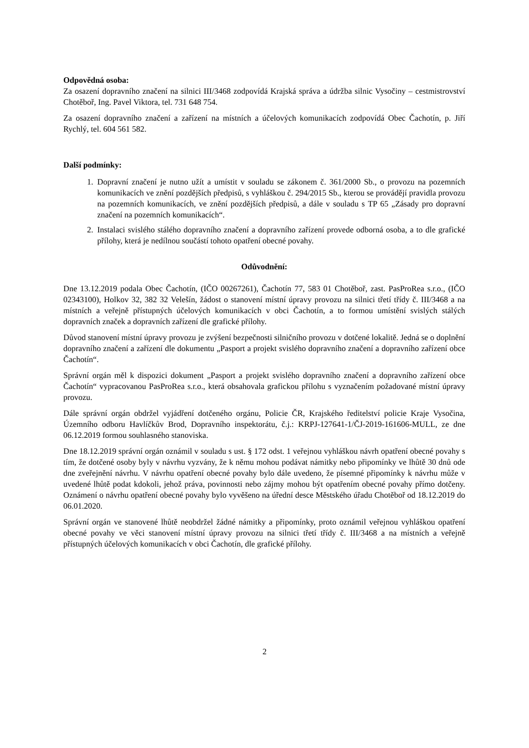Odpovědná osoba:
Za osazení dopravního značení na silnici III/3468 zodpovídá Krajská správa a údržba silnic Vysočiny – cestmistrovství Chotěboř, Ing. Pavel Viktora, tel. 731 648 754.
Za osazení dopravního značení a zařízení na místních a účelových komunikacích zodpovídá Obec Čachotín, p. Jiří Rychlý, tel. 604 561 582.
Další podmínky:
1. Dopravní značení je nutno užít a umístit v souladu se zákonem č. 361/2000 Sb., o provozu na pozemních komunikacích ve znění pozdějších předpisů, s vyhláškou č. 294/2015 Sb., kterou se provádějí pravidla provozu na pozemních komunikacích, ve znění pozdějších předpisů, a dále v souladu s TP 65 „Zásady pro dopravní značení na pozemních komunikacích“.
2. Instalaci svislého stálého dopravního značení a dopravního zařízení provede odborná osoba, a to dle grafické přílohy, která je nedílnou součástí tohoto opatření obecné povahy.
Odůvodnění:
Dne 13.12.2019 podala Obec Čachotín, (IČO 00267261), Čachotín 77, 583 01 Chotěboř, zast. PasProRea s.r.o., (IČO 02343100), Holkov 32, 382 32 Velešín, žádost o stanovení místní úpravy provozu na silnici třetí třídy č. III/3468 a na místních a veřejně přístupných účelových komunikacích v obci Čachotín, a to formou umístění svislých stálých dopravních značek a dopravních zařízení dle grafické přílohy.
Důvod stanovení místní úpravy provozu je zvýšení bezpečnosti silničního provozu v dotčené lokalitě. Jedná se o doplnění dopravního značení a zařízení dle dokumentu „Pasport a projekt svislého dopravního značení a dopravního zařízení obce Čachotín“.
Správní orgán měl k dispozici dokument „Pasport a projekt svislého dopravního značení a dopravního zařízení obce Čachotín“ vypracovanou PasProRea s.r.o., která obsahovala grafickou přílohu s vyznačením požadované místní úpravy provozu.
Dále správní orgán obdržel vyjádření dotčeného orgánu, Policie ČR, Krajského ředitelství policie Kraje Vysočina, Územního odboru Havlíčkův Brod, Dopravního inspektorátu, č.j.: KRPJ-127641-1/ČJ-2019-161606-MULL, ze dne 06.12.2019 formou souhlasného stanoviska.
Dne 18.12.2019 správní orgán oznámil v souladu s ust. § 172 odst. 1 veřejnou vyhláškou návrh opatření obecné povahy s tím, že dotčené osoby byly v návrhu vyzvány, že k němu mohou podávat námitky nebo připomínky ve lhůtě 30 dnů ode dne zveřejnění návrhu. V návrhu opatření obecné povahy bylo dále uvedeno, že písemné připomínky k návrhu může v uvedené lhůtě podat kdokoli, jehož práva, povinnosti nebo zájmy mohou být opatřením obecné povahy přímo dotčeny. Oznámení o návrhu opatření obecné povahy bylo vyvěšeno na úřední desce Městského úřadu Chotěboř od 18.12.2019 do 06.01.2020.
Správní orgán ve stanovené lhůtě neobdržel žádné námitky a připomínky, proto oznámil veřejnou vyhláškou opatření obecné povahy ve věci stanovení místní úpravy provozu na silnici třetí třídy č. III/3468 a na místních a veřejně přístupných účelových komunikacích v obci Čachotín, dle grafické přílohy.
2